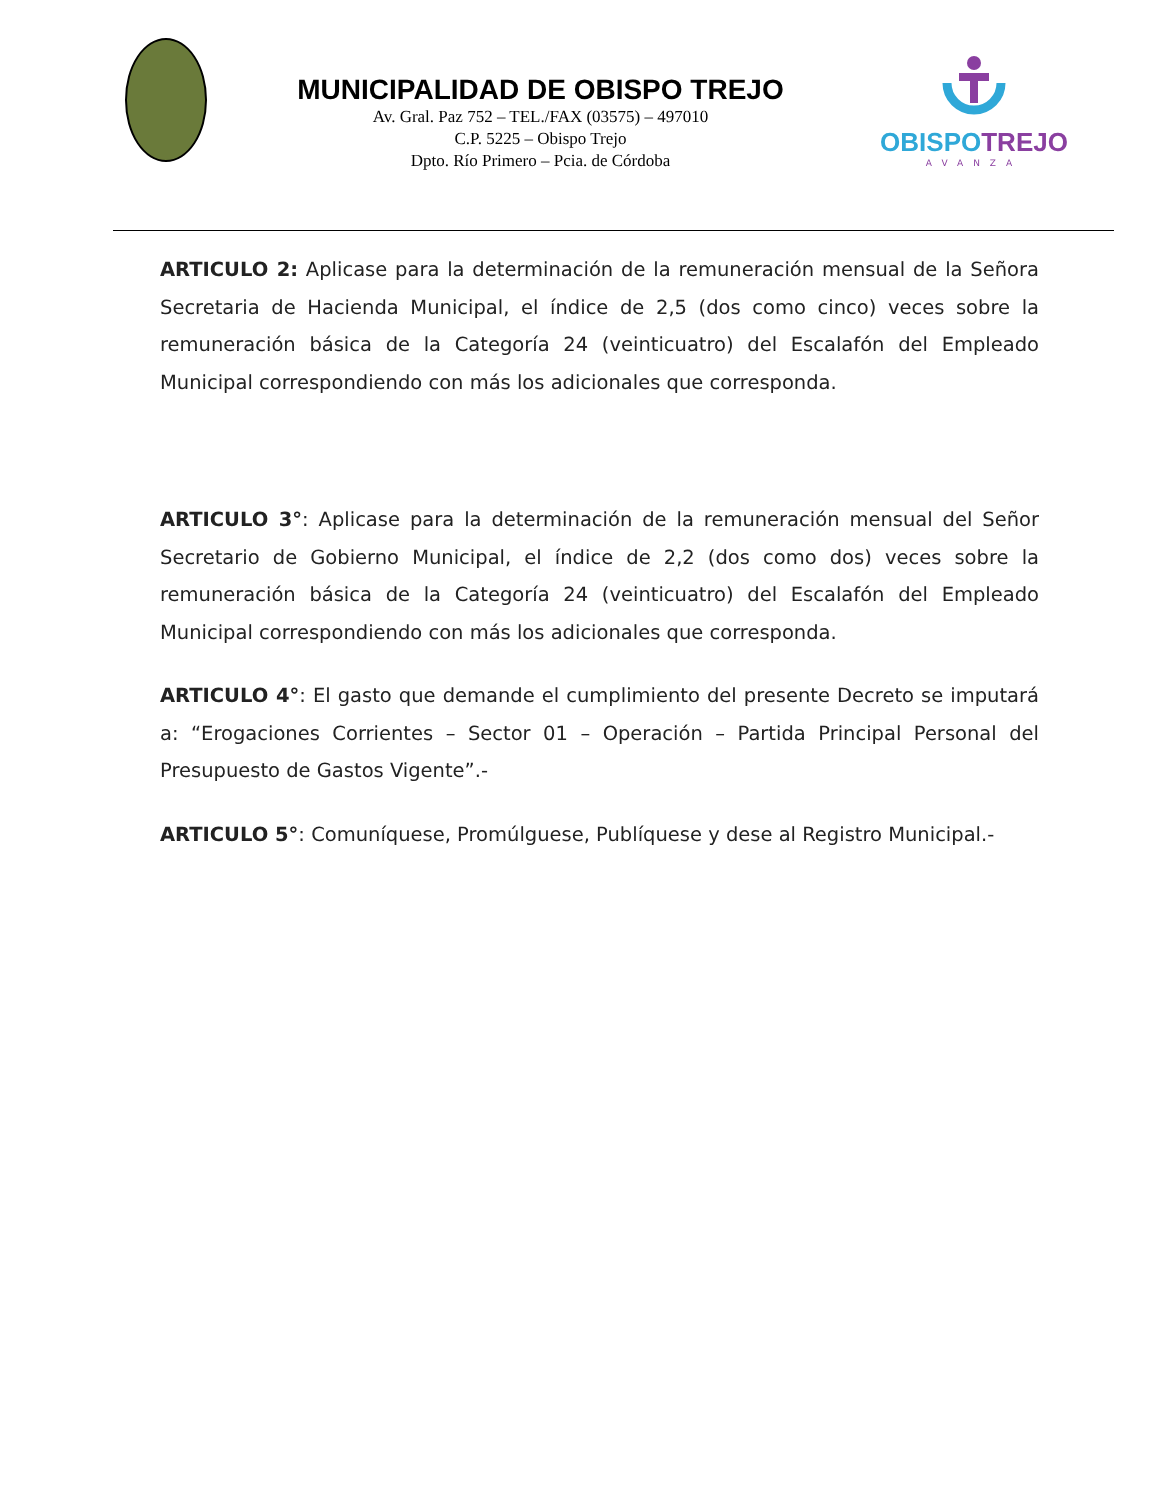MUNICIPALIDAD DE OBISPO TREJO
Av. Gral. Paz 752 – TEL./FAX (03575) – 497010
C.P. 5225 – Obispo Trejo
Dpto. Río Primero – Pcia. de Córdoba
OBISPOTREJO
AVANZA
ARTICULO 2: Aplicase para la determinación de la remuneración mensual de la Señora Secretaria de Hacienda Municipal, el índice de 2,5 (dos como cinco) veces sobre la remuneración básica de la Categoría 24 (veinticuatro) del Escalafón del Empleado Municipal correspondiendo con más los adicionales que corresponda.
ARTICULO 3°: Aplicase para la determinación de la remuneración mensual del Señor Secretario de Gobierno Municipal, el índice de 2,2 (dos como dos) veces sobre la remuneración básica de la Categoría 24 (veinticuatro) del Escalafón del Empleado Municipal correspondiendo con más los adicionales que corresponda.
ARTICULO 4°: El gasto que demande el cumplimiento del presente Decreto se imputará a: “Erogaciones Corrientes – Sector 01 – Operación – Partida Principal Personal del Presupuesto de Gastos Vigente”.-
ARTICULO 5°: Comuníquese, Promúlguese, Publíquese y dese al Registro Municipal.-